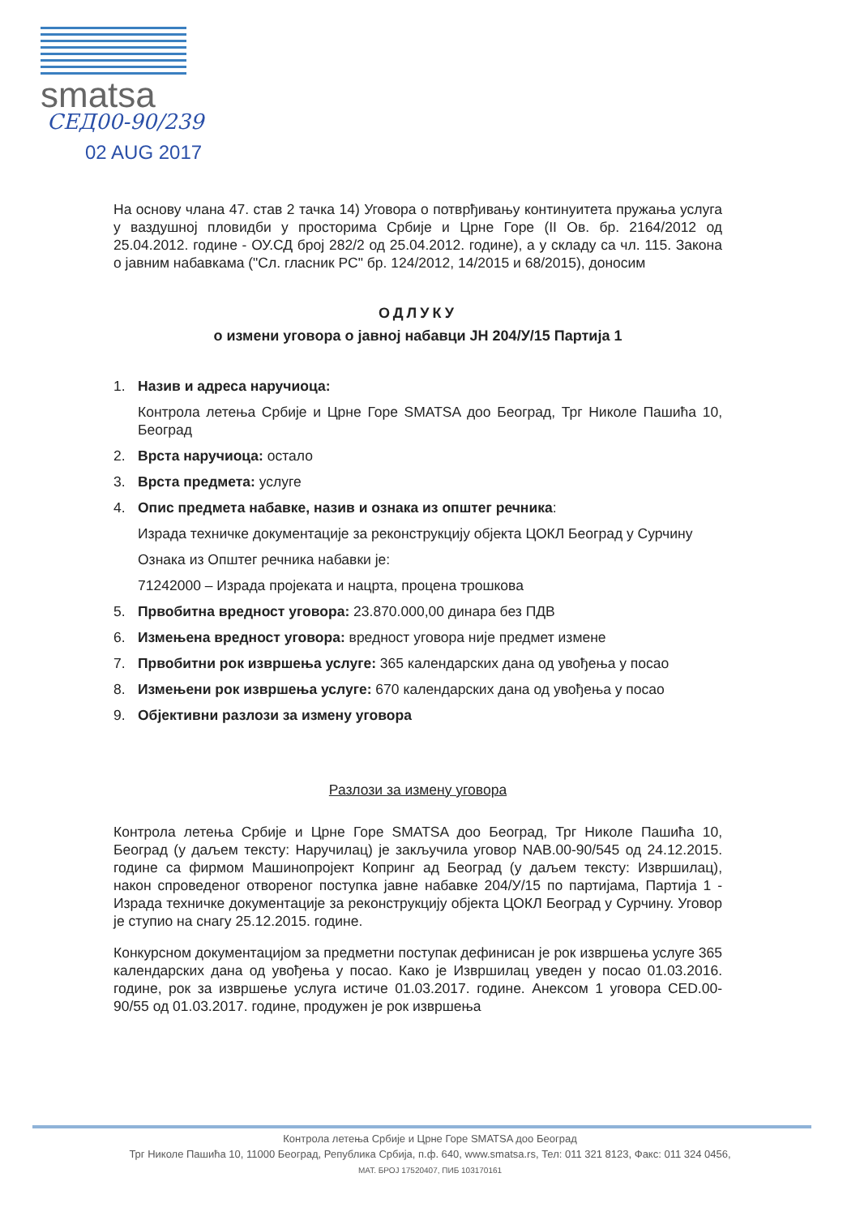smatsa
СЕД00-90/239
02 AUG 2017
На основу члана 47. став 2 тачка 14) Уговора о потврђивању континуитета пружања услуга у ваздушној пловидби у просторима Србије и Црне Горе (II Ов. бр. 2164/2012 од 25.04.2012. године - ОУ.СД број 282/2 од 25.04.2012. године), а у складу са чл. 115. Закона о јавним набавкама ("Сл. гласник РС" бр. 124/2012, 14/2015 и 68/2015), доносим
ОДЛУКУ
о измени уговора о јавној набавци ЈН 204/У/15 Партија 1
1. Назив и адреса наручиоца:
Контрола летења Србије и Црне Горе SMATSA доо Београд, Трг Николе Пашића 10, Београд
2. Врста наручиоца: остало
3. Врста предмета: услуге
4. Опис предмета набавке, назив и ознака из општег речника:
Израда техничке документације за реконструкцију објекта ЦОКЛ Београд у Сурчину
Ознака из Општег речника набавки је:
71242000 – Израда пројеката и нацрта, процена трошкова
5. Првобитна вредност уговора: 23.870.000,00 динара без ПДВ
6. Измењена вредност уговора: вредност уговора није предмет измене
7. Првобитни рок извршења услуге: 365 календарских дана од увођења у посао
8. Измењени рок извршења услуге: 670 календарских дана од увођења у посао
9. Објективни разлози за измену уговора
Разлози за измену уговора
Контрола летења Србије и Црне Горе SMATSA доо Београд, Трг Николе Пашића 10, Београд (у даљем тексту: Наручилац) је закључила уговор NAB.00-90/545 од 24.12.2015. године са фирмом Машинопројект Копринг ад Београд (у даљем тексту: Извршилац), након спроведеног отвореног поступка јавне набавке 204/У/15 по партијама, Партија 1 - Израда техничке документације за реконструкцију објекта ЦОКЛ Београд у Сурчину. Уговор је ступио на снагу 25.12.2015. године.
Конкурсном документацијом за предметни поступак дефинисан је рок извршења услуге 365 календарских дана од увођења у посао. Како је Извршилац уведен у посао 01.03.2016. године, рок за извршење услуга истиче 01.03.2017. године. Анексом 1 уговора CED.00-90/55 од 01.03.2017. године, продужен је рок извршења
Контрола летења Србије и Црне Горе SMATSA доо Београд
Трг Николе Пашића 10, 11000 Београд, Република Србија, п.ф. 640, www.smatsa.rs, Тел: 011 321 8123, Факс: 011 324 0456,
МАТ. БРОЈ 17520407, ПИБ 103170161